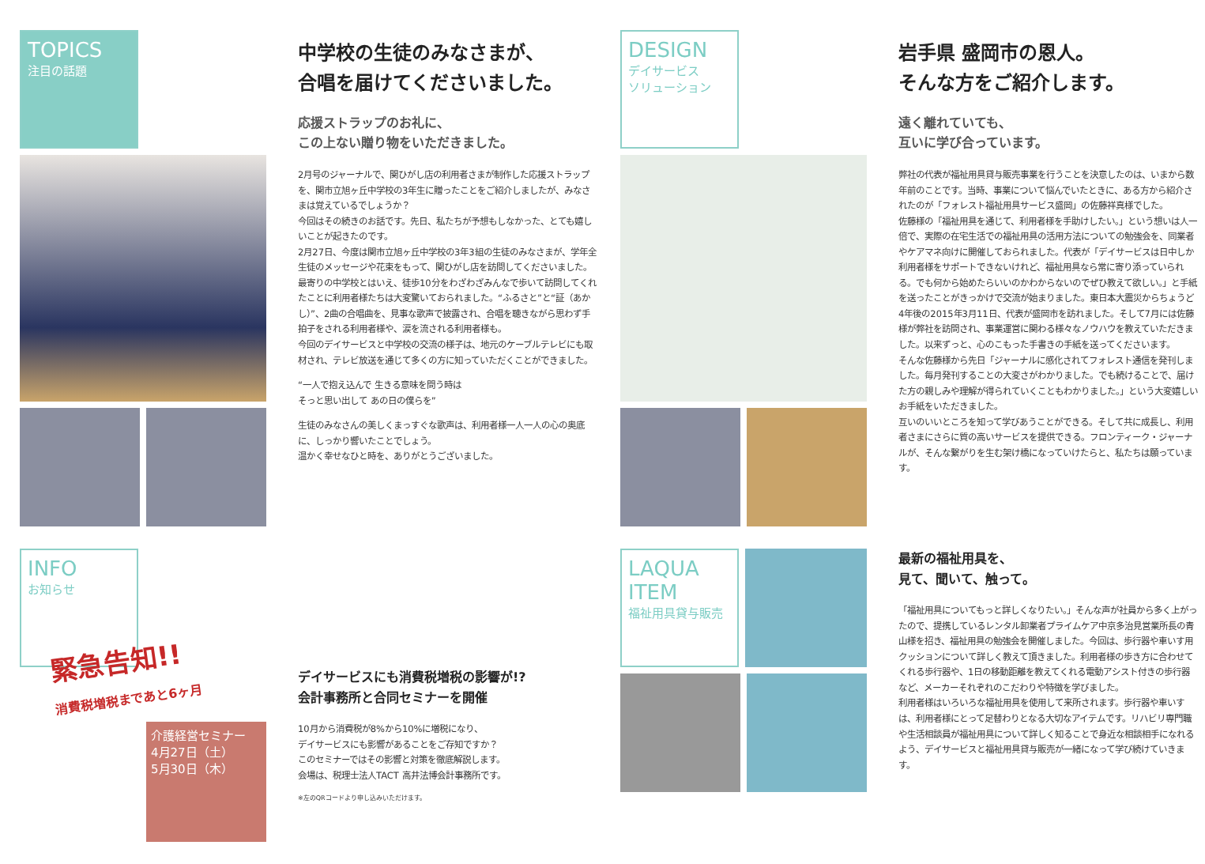TOPICS
注目の話題
中学校の生徒のみなさまが、
合唱を届けてくださいました。
応援ストラップのお礼に、
この上ない贈り物をいただきました。
2月号のジャーナルで、関ひがし店の利用者さまが制作した応援ストラップを、関市立旭ヶ丘中学校の3年生に贈ったことをご紹介しましたが、みなさまは覚えているでしょうか？
今回はその続きのお話です。先日、私たちが予想もしなかった、とても嬉しいことが起きたのです。
2月27日、今度は関市立旭ヶ丘中学校の3年3組の生徒のみなさまが、学年全生徒のメッセージや花束をもって、関ひがし店を訪問してくださいました。
最寄りの中学校とはいえ、徒歩10分をわざわざみんなで歩いて訪問してくれたことに利用者様たちは大変驚いておられました。“ふるさと”と“証（あかし）”、2曲の合唱曲を、見事な歌声で披露され、合唱を聴きながら思わず手拍子をされる利用者様や、涙を流される利用者様も。
今回のデイサービスと中学校の交流の様子は、地元のケーブルテレビにも取材され、テレビ放送を通じて多くの方に知っていただくことができました。
“一人で抱え込んで 生きる意味を問う時は
そっと思い出して あの日の僕らを”
生徒のみなさんの美しくまっすぐな歌声は、利用者様一人一人の心の奥底に、しっかり響いたことでしょう。
温かく幸せなひと時を、ありがとうございました。
INFO
お知らせ
緊急告知!!
消費税増税まであと6ヶ月
介護経営セミナー
4月27日（土）
5月30日（木）
デイサービスにも消費税増税の影響が!?
会計事務所と合同セミナーを開催
10月から消費税が8%から10%に増税になり、
デイサービスにも影響があることをご存知ですか？
このセミナーではその影響と対策を徹底解説します。
会場は、税理士法人TACT 高井法博会計事務所です。
※左のQRコードより申し込みいただけます。
DESIGN
デイサービス
ソリューション
岩手県 盛岡市の恩人。
そんな方をご紹介します。
遠く離れていても、
互いに学び合っています。
弊社の代表が福祉用具貸与販売事業を行うことを決意したのは、いまから数年前のことです。当時、事業について悩んでいたときに、ある方から紹介されたのが「フォレスト福祉用具サービス盛岡」の佐藤祥真様でした。
佐藤様の「福祉用具を通じて、利用者様を手助けしたい。」という想いは人一倍で、実際の在宅生活での福祉用具の活用方法についての勉強会を、同業者やケアマネ向けに開催しておられました。代表が「デイサービスは日中しか利用者様をサポートできないけれど、福祉用具なら常に寄り添っていられる。でも何から始めたらいいのかわからないのでぜひ教えて欲しい。」と手紙を送ったことがきっかけで交流が始まりました。東日本大震災からちょうど4年後の2015年3月11日、代表が盛岡市を訪れました。そして7月には佐藤様が弊社を訪問され、事業運営に関わる様々なノウハウを教えていただきました。以来ずっと、心のこもった手書きの手紙を送ってくださいます。
そんな佐藤様から先日「ジャーナルに感化されてフォレスト通信を発刊しました。毎月発刊することの大変さがわかりました。でも続けることで、届けた方の親しみや理解が得られていくこともわかりました。」という大変嬉しいお手紙をいただきました。
互いのいいところを知って学びあうことができる。そして共に成長し、利用者さまにさらに質の高いサービスを提供できる。フロンティーク・ジャーナルが、そんな繋がりを生む架け橋になっていけたらと、私たちは願っています。
LAQUA
ITEM
福祉用具貸与販売
最新の福祉用具を、
見て、聞いて、触って。
「福祉用具についてもっと詳しくなりたい。」そんな声が社員から多く上がったので、提携しているレンタル卸業者プライムケア中京多治見営業所長の青山様を招き、福祉用具の勉強会を開催しました。今回は、歩行器や車いす用クッションについて詳しく教えて頂きました。利用者様の歩き方に合わせてくれる歩行器や、1日の移動距離を教えてくれる電動アシスト付きの歩行器など、メーカーそれぞれのこだわりや特徴を学びました。
利用者様はいろいろな福祉用具を使用して来所されます。歩行器や車いすは、利用者様にとって足替わりとなる大切なアイテムです。リハビリ専門職や生活相談員が福祉用具について詳しく知ることで身近な相談相手になれるよう、デイサービスと福祉用具貸与販売が一緒になって学び続けていきます。